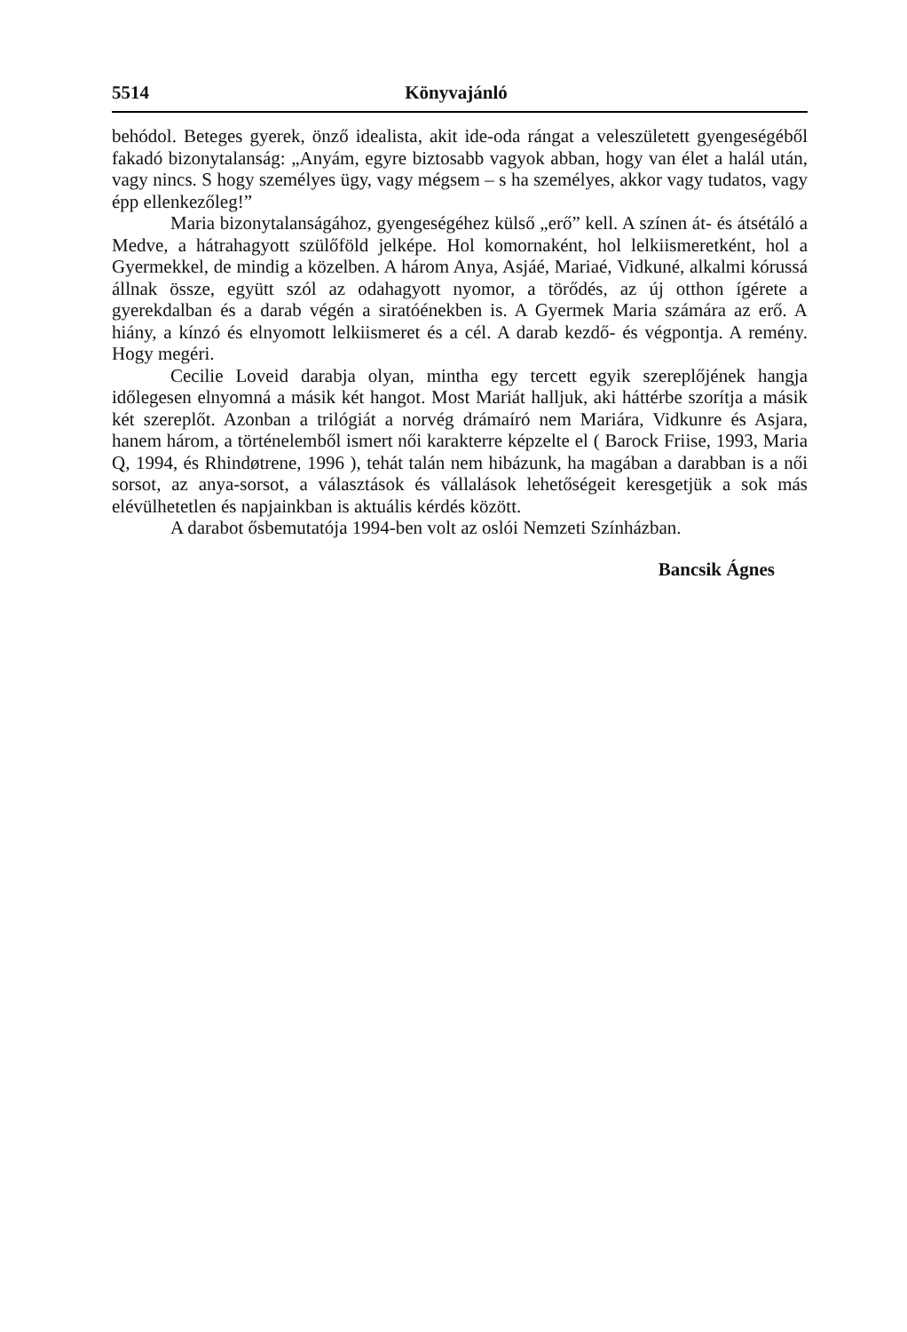5514 Könyvajánló
behódol. Beteges gyerek, önző idealista, akit ide-oda rángat a veleszületett gyengeségéből fakadó bizonytalanság: „Anyám, egyre biztosabb vagyok abban, hogy van élet a halál után, vagy nincs. S hogy személyes ügy, vagy mégsem – s ha személyes, akkor vagy tudatos, vagy épp ellenkezőleg!”
Maria bizonytalanságához, gyengeségéhez külső „erő” kell. A színen át- és átsétáló a Medve, a hátrahagyott szülőföld jelképe. Hol komornaként, hol lelkiismeretként, hol a Gyermekkel, de mindig a közelben. A három Anya, Asjáé, Mariaé, Vidkuné, alkalmi kórussá állnak össze, együtt szól az odahagyott nyomor, a törődés, az új otthon ígérete a gyerekdalban és a darab végén a siratóénekben is. A Gyermek Maria számára az erő. A hiány, a kínzó és elnyomott lelkiismeret és a cél. A darab kezdő- és végpontja. A remény. Hogy megéri.
Cecilie Loveid darabja olyan, mintha egy tercett egyik szereplőjének hangja időlegesen elnyomná a másik két hangot. Most Mariát halljuk, aki háttérbe szorítja a másik két szereplőt. Azonban a trilógiát a norvég drámaíró nem Mariára, Vidkunre és Asjara, hanem három, a történelemből ismert női karakterre képzelte el ( Barock Friise, 1993, Maria Q, 1994, és Rhindøtrene, 1996 ), tehát talán nem hibázunk, ha magában a darabban is a női sorsot, az anya-sorsot, a választások és vállalások lehetőségeit keresgetjük a sok más elévülhetetlen és napjainkban is aktuális kérdés között.
A darabot ősbemutatója 1994-ben volt az oslói Nemzeti Színházban.
Bancsik Ágnes